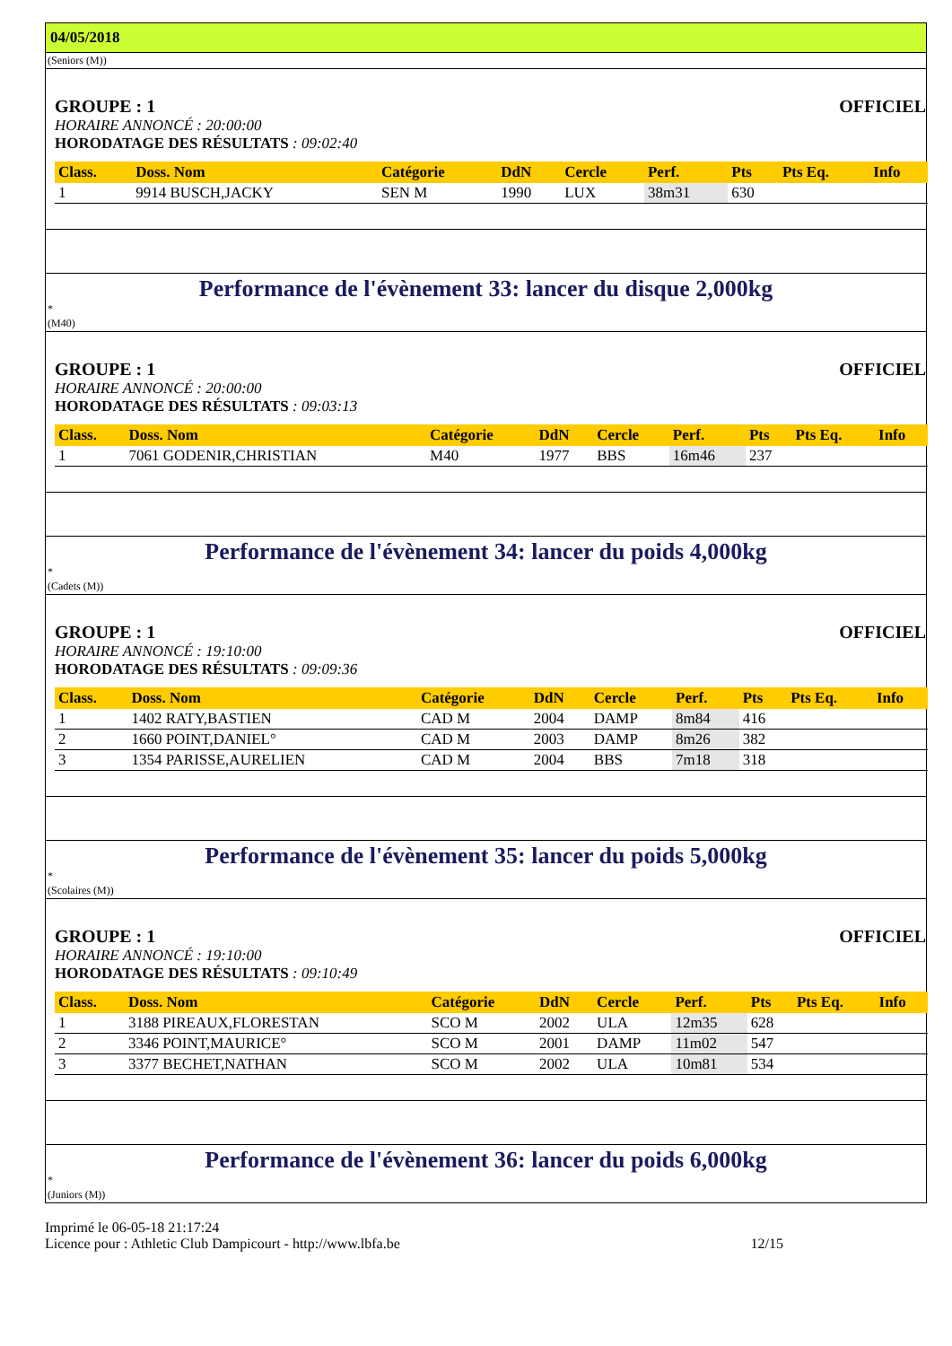04/05/2018
(Seniors (M))
GROUPE : 1 OFFICIEL
HORAIRE ANNONCÉ : 20:00:00
HORODATAGE DES RÉSULTATS : 09:02:40
| Class. | Doss. Nom | Catégorie | DdN | Cercle | Perf. | Pts | Pts Eq. | Info |
| --- | --- | --- | --- | --- | --- | --- | --- | --- |
| 1 | 9914 BUSCH,JACKY | SEN M | 1990 | LUX | 38m31 | 630 | | |
Performance de l'évènement 33: lancer du disque 2,000kg
*
(M40)
GROUPE : 1 OFFICIEL
HORAIRE ANNONCÉ : 20:00:00
HORODATAGE DES RÉSULTATS : 09:03:13
| Class. | Doss. Nom | Catégorie | DdN | Cercle | Perf. | Pts | Pts Eq. | Info |
| --- | --- | --- | --- | --- | --- | --- | --- | --- |
| 1 | 7061 GODENIR,CHRISTIAN | M40 | 1977 | BBS | 16m46 | 237 | | |
Performance de l'évènement 34: lancer du poids 4,000kg
*
(Cadets (M))
GROUPE : 1 OFFICIEL
HORAIRE ANNONCÉ : 19:10:00
HORODATAGE DES RÉSULTATS : 09:09:36
| Class. | Doss. Nom | Catégorie | DdN | Cercle | Perf. | Pts | Pts Eq. | Info |
| --- | --- | --- | --- | --- | --- | --- | --- | --- |
| 1 | 1402 RATY,BASTIEN | CAD M | 2004 | DAMP | 8m84 | 416 | | |
| 2 | 1660 POINT,DANIEL° | CAD M | 2003 | DAMP | 8m26 | 382 | | |
| 3 | 1354 PARISSE,AURELIEN | CAD M | 2004 | BBS | 7m18 | 318 | | |
Performance de l'évènement 35: lancer du poids 5,000kg
*
(Scolaires (M))
GROUPE : 1 OFFICIEL
HORAIRE ANNONCÉ : 19:10:00
HORODATAGE DES RÉSULTATS : 09:10:49
| Class. | Doss. Nom | Catégorie | DdN | Cercle | Perf. | Pts | Pts Eq. | Info |
| --- | --- | --- | --- | --- | --- | --- | --- | --- |
| 1 | 3188 PIREAUX,FLORESTAN | SCO M | 2002 | ULA | 12m35 | 628 | | |
| 2 | 3346 POINT,MAURICE° | SCO M | 2001 | DAMP | 11m02 | 547 | | |
| 3 | 3377 BECHET,NATHAN | SCO M | 2002 | ULA | 10m81 | 534 | | |
Performance de l'évènement 36: lancer du poids 6,000kg
*
(Juniors (M))
Imprimé le 06-05-18 21:17:24
Licence pour : Athletic Club Dampicourt - http://www.lbfa.be
12/15